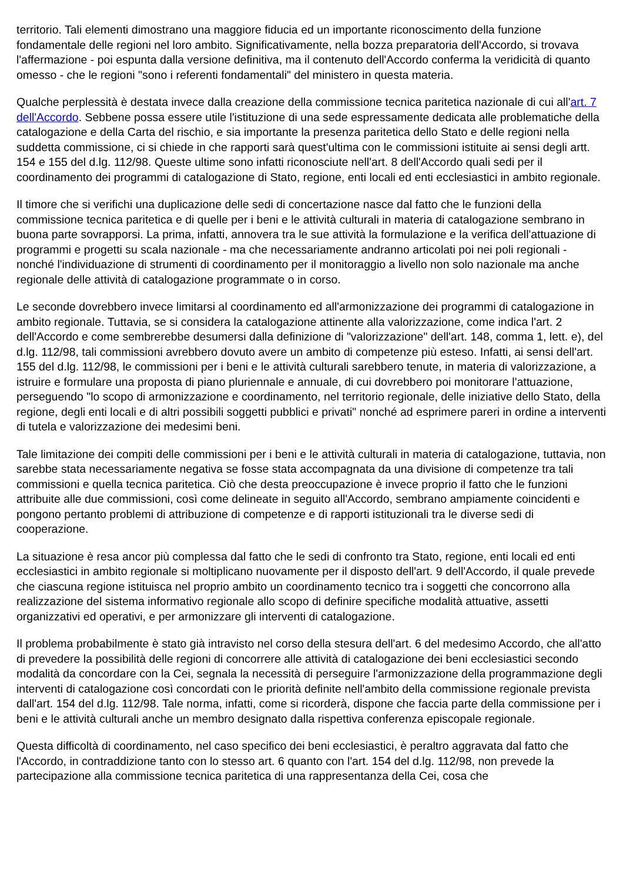territorio. Tali elementi dimostrano una maggiore fiducia ed un importante riconoscimento della funzione fondamentale delle regioni nel loro ambito. Significativamente, nella bozza preparatoria dell'Accordo, si trovava l'affermazione - poi espunta dalla versione definitiva, ma il contenuto dell'Accordo conferma la veridicità di quanto omesso - che le regioni "sono i referenti fondamentali" del ministero in questa materia.
Qualche perplessità è destata invece dalla creazione della commissione tecnica paritetica nazionale di cui all'art. 7 dell'Accordo. Sebbene possa essere utile l'istituzione di una sede espressamente dedicata alle problematiche della catalogazione e della Carta del rischio, e sia importante la presenza paritetica dello Stato e delle regioni nella suddetta commissione, ci si chiede in che rapporti sarà quest'ultima con le commissioni istituite ai sensi degli artt. 154 e 155 del d.lg. 112/98. Queste ultime sono infatti riconosciute nell'art. 8 dell'Accordo quali sedi per il coordinamento dei programmi di catalogazione di Stato, regione, enti locali ed enti ecclesiastici in ambito regionale.
Il timore che si verifichi una duplicazione delle sedi di concertazione nasce dal fatto che le funzioni della commissione tecnica paritetica e di quelle per i beni e le attività culturali in materia di catalogazione sembrano in buona parte sovrapporsi. La prima, infatti, annovera tra le sue attività la formulazione e la verifica dell'attuazione di programmi e progetti su scala nazionale - ma che necessariamente andranno articolati poi nei poli regionali - nonché l'individuazione di strumenti di coordinamento per il monitoraggio a livello non solo nazionale ma anche regionale delle attività di catalogazione programmate o in corso.
Le seconde dovrebbero invece limitarsi al coordinamento ed all'armonizzazione dei programmi di catalogazione in ambito regionale. Tuttavia, se si considera la catalogazione attinente alla valorizzazione, come indica l'art. 2 dell'Accordo e come sembrerebbe desumersi dalla definizione di "valorizzazione" dell'art. 148, comma 1, lett. e), del d.lg. 112/98, tali commissioni avrebbero dovuto avere un ambito di competenze più esteso. Infatti, ai sensi dell'art. 155 del d.lg. 112/98, le commissioni per i beni e le attività culturali sarebbero tenute, in materia di valorizzazione, a istruire e formulare una proposta di piano pluriennale e annuale, di cui dovrebbero poi monitorare l'attuazione, perseguendo "lo scopo di armonizzazione e coordinamento, nel territorio regionale, delle iniziative dello Stato, della regione, degli enti locali e di altri possibili soggetti pubblici e privati" nonché ad esprimere pareri in ordine a interventi di tutela e valorizzazione dei medesimi beni.
Tale limitazione dei compiti delle commissioni per i beni e le attività culturali in materia di catalogazione, tuttavia, non sarebbe stata necessariamente negativa se fosse stata accompagnata da una divisione di competenze tra tali commissioni e quella tecnica paritetica. Ciò che desta preoccupazione è invece proprio il fatto che le funzioni attribuite alle due commissioni, così come delineate in seguito all'Accordo, sembrano ampiamente coincidenti e pongono pertanto problemi di attribuzione di competenze e di rapporti istituzionali tra le diverse sedi di cooperazione.
La situazione è resa ancor più complessa dal fatto che le sedi di confronto tra Stato, regione, enti locali ed enti ecclesiastici in ambito regionale si moltiplicano nuovamente per il disposto dell'art. 9 dell'Accordo, il quale prevede che ciascuna regione istituisca nel proprio ambito un coordinamento tecnico tra i soggetti che concorrono alla realizzazione del sistema informativo regionale allo scopo di definire specifiche modalità attuative, assetti organizzativi ed operativi, e per armonizzare gli interventi di catalogazione.
Il problema probabilmente è stato già intravisto nel corso della stesura dell'art. 6 del medesimo Accordo, che all'atto di prevedere la possibilità delle regioni di concorrere alle attività di catalogazione dei beni ecclesiastici secondo modalità da concordare con la Cei, segnala la necessità di perseguire l'armonizzazione della programmazione degli interventi di catalogazione così concordati con le priorità definite nell'ambito della commissione regionale prevista dall'art. 154 del d.lg. 112/98. Tale norma, infatti, come si ricorderà, dispone che faccia parte della commissione per i beni e le attività culturali anche un membro designato dalla rispettiva conferenza episcopale regionale.
Questa difficoltà di coordinamento, nel caso specifico dei beni ecclesiastici, è peraltro aggravata dal fatto che l'Accordo, in contraddizione tanto con lo stesso art. 6 quanto con l'art. 154 del d.lg. 112/98, non prevede la partecipazione alla commissione tecnica paritetica di una rappresentanza della Cei, cosa che